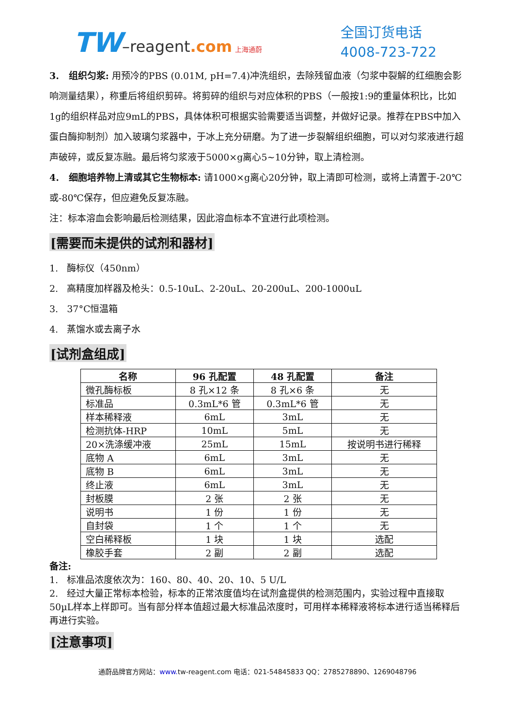TW–reagent.com 上海通蔚
全国订货电话
4008-723-722
3. 组织匀浆: 用预冷的PBS (0.01M, pH=7.4)冲洗组织，去除残留血液（匀浆中裂解的红细胞会影响测量结果），称重后将组织剪碎。将剪碎的组织与对应体积的PBS（一般按1:9的重量体积比，比如1g的组织样品对应9mL的PBS，具体体积可根据实验需要适当调整，并做好记录。推荐在PBS中加入蛋白酶抑制剂）加入玻璃匀浆器中，于冰上充分研磨。为了进一步裂解组织细胞，可以对匀浆液进行超声破碎，或反复冻融。最后将匀浆液于5000×g离心5~10分钟，取上清检测。
4. 细胞培养物上清或其它生物标本: 请1000×g离心20分钟，取上清即可检测，或将上清置于-20℃或-80℃保存，但应避免反复冻融。
注：标本溶血会影响最后检测结果，因此溶血标本不宜进行此项检测。
[需要而未提供的试剂和器材]
1. 酶标仪（450nm）
2. 高精度加样器及枪头：0.5-10uL、2-20uL、20-200uL、200-1000uL
3. 37°C恒温箱
4. 蒸馏水或去离子水
[试剂盒组成]
| 名称 | 96 孔配置 | 48 孔配置 | 备注 |
| --- | --- | --- | --- |
| 微孔酶标板 | 8 孔×12 条 | 8 孔×6 条 | 无 |
| 标准品 | 0.3mL*6 管 | 0.3mL*6 管 | 无 |
| 样本稀释液 | 6mL | 3mL | 无 |
| 检测抗体-HRP | 10mL | 5mL | 无 |
| 20×洗涤缓冲液 | 25mL | 15mL | 按说明书进行稀释 |
| 底物 A | 6mL | 3mL | 无 |
| 底物 B | 6mL | 3mL | 无 |
| 终止液 | 6mL | 3mL | 无 |
| 封板膜 | 2 张 | 2 张 | 无 |
| 说明书 | 1 份 | 1 份 | 无 |
| 自封袋 | 1 个 | 1 个 | 无 |
| 空白稀释板 | 1 块 | 1 块 | 选配 |
| 橡胶手套 | 2 副 | 2 副 | 选配 |
备注:
1. 标准品浓度依次为：160、80、40、20、10、5 U/L
2. 经过大量正常标本检验，标本的正常浓度值均在试剂盒提供的检测范围内，实验过程中直接取50µL样本上样即可。当有部分样本值超过最大标准品浓度时，可用样本稀释液将标本进行适当稀释后再进行实验。
[注意事项]
通蔚品牌官方网站：www. tw-reagent.com 电话：021-54845833 QQ：2785278890、1269048796